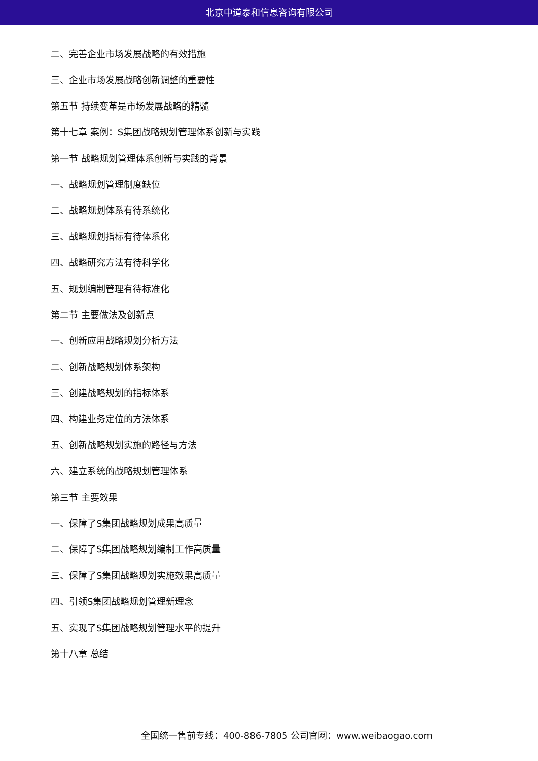北京中道泰和信息咨询有限公司
二、完善企业市场发展战略的有效措施
三、企业市场发展战略创新调整的重要性
第五节 持续变革是市场发展战略的精髓
第十七章 案例：S集团战略规划管理体系创新与实践
第一节 战略规划管理体系创新与实践的背景
一、战略规划管理制度缺位
二、战略规划体系有待系统化
三、战略规划指标有待体系化
四、战略研究方法有待科学化
五、规划编制管理有待标准化
第二节 主要做法及创新点
一、创新应用战略规划分析方法
二、创新战略规划体系架构
三、创建战略规划的指标体系
四、构建业务定位的方法体系
五、创新战略规划实施的路径与方法
六、建立系统的战略规划管理体系
第三节 主要效果
一、保障了S集团战略规划成果高质量
二、保障了S集团战略规划编制工作高质量
三、保障了S集团战略规划实施效果高质量
四、引领S集团战略规划管理新理念
五、实现了S集团战略规划管理水平的提升
第十八章 总结
全国统一售前专线：400-886-7805 公司官网：www.weibaogao.com